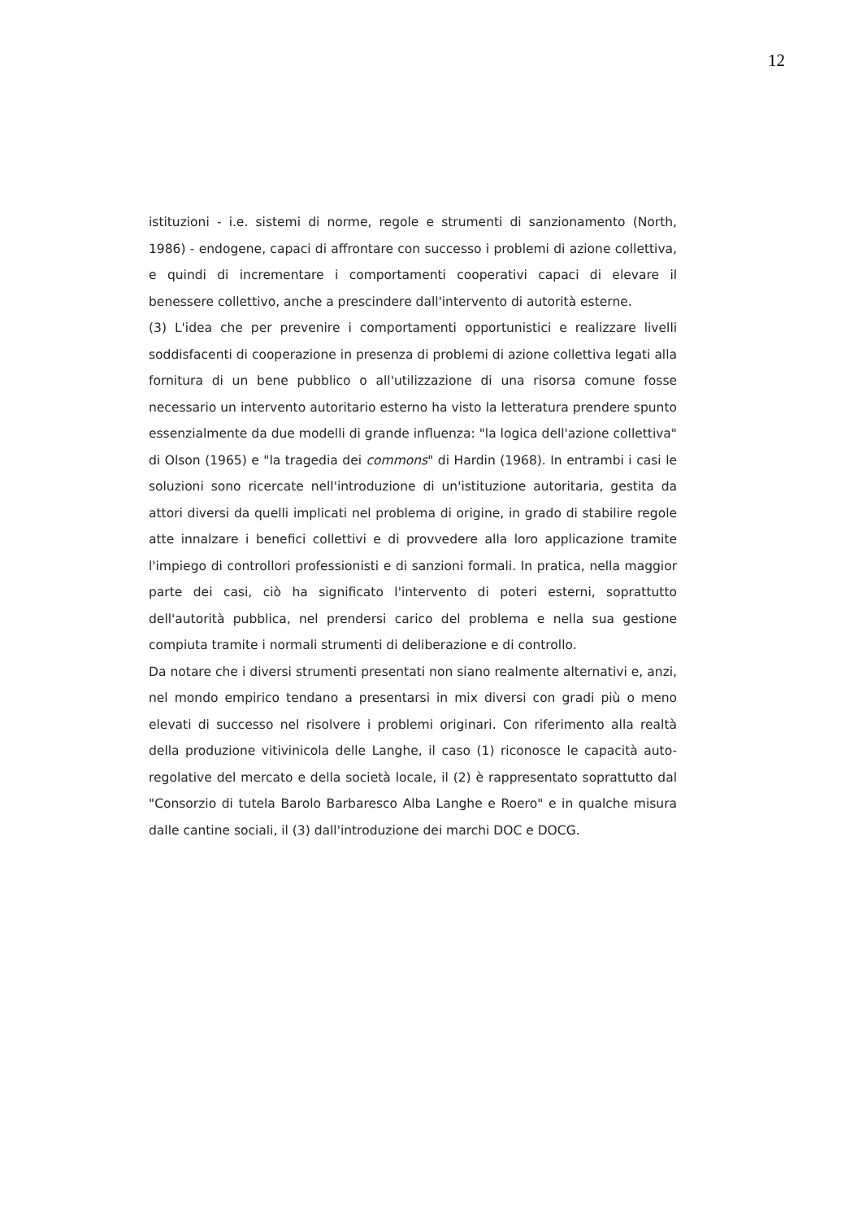12
istituzioni - i.e. sistemi di norme, regole e strumenti di sanzionamento (North, 1986) - endogene, capaci di affrontare con successo i problemi di azione collettiva, e quindi di incrementare i comportamenti cooperativi capaci di elevare il benessere collettivo, anche a prescindere dall'intervento di autorità esterne.
(3) L'idea che per prevenire i comportamenti opportunistici e realizzare livelli soddisfacenti di cooperazione in presenza di problemi di azione collettiva legati alla fornitura di un bene pubblico o all'utilizzazione di una risorsa comune fosse necessario un intervento autoritario esterno ha visto la letteratura prendere spunto essenzialmente da due modelli di grande influenza: "la logica dell'azione collettiva" di Olson (1965) e "la tragedia dei commons" di Hardin (1968). In entrambi i casi le soluzioni sono ricercate nell'introduzione di un'istituzione autoritaria, gestita da attori diversi da quelli implicati nel problema di origine, in grado di stabilire regole atte innalzare i benefici collettivi e di provvedere alla loro applicazione tramite l'impiego di controllori professionisti e di sanzioni formali. In pratica, nella maggior parte dei casi, ciò ha significato l'intervento di poteri esterni, soprattutto dell'autorità pubblica, nel prendersi carico del problema e nella sua gestione compiuta tramite i normali strumenti di deliberazione e di controllo.
Da notare che i diversi strumenti presentati non siano realmente alternativi e, anzi, nel mondo empirico tendano a presentarsi in mix diversi con gradi più o meno elevati di successo nel risolvere i problemi originari. Con riferimento alla realtà della produzione vitivinicola delle Langhe, il caso (1) riconosce le capacità auto-regolative del mercato e della società locale, il (2) è rappresentato soprattutto dal "Consorzio di tutela Barolo Barbaresco Alba Langhe e Roero" e in qualche misura dalle cantine sociali, il (3) dall'introduzione dei marchi DOC e DOCG.